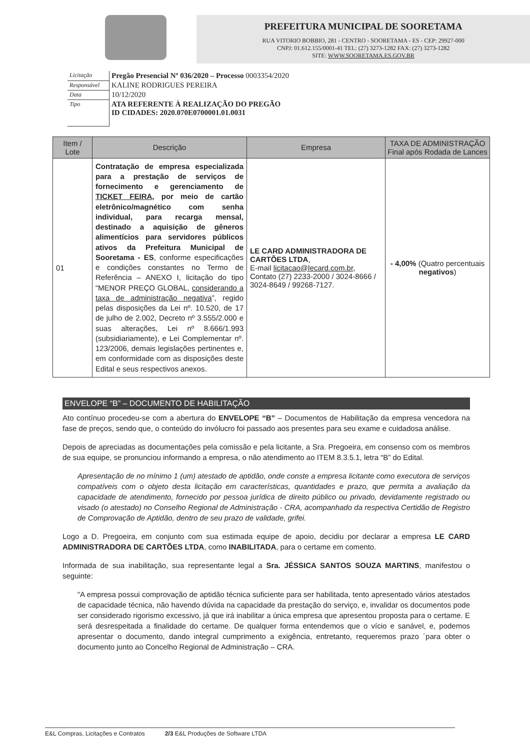PREFEITURA MUNICIPAL DE SOORETAMA
RUA VITORIO BOBBIO, 281 - CENTRO - SOORETAMA - ES - CEP: 29927-000
CNPJ: 01.612.155/0001-41 TEL: (27) 3273-1282 FAX: (27) 3273-1282
SITE: WWW.SOORETAMA.ES.GOV.BR
| Licitação | Pregão Presencial Nº 036/2020 – Processo 0003354/2020 |
| Responsável | KALINE RODRIGUES PEREIRA |
| Data | 10/12/2020 |
| Tipo | ATA REFERENTE À REALIZAÇÃO DO PREGÃO ID CIDADES: 2020.070E0700001.01.0031 |
| Item / Lote | Descrição | Empresa | TAXA DE ADMINISTRAÇÃO Final após Rodada de Lances |
| --- | --- | --- | --- |
| 01 | Contratação de empresa especializada para a prestação de serviços de fornecimento e gerenciamento de TICKET FEIRA , por meio de cartão eletrônico/magnético com senha individual, para recarga mensal, destinado a aquisição de gêneros alimentícios para servidores públicos ativos da Prefeitura Municipal de Sooretama - ES , conforme especificações e condições constantes no Termo de Referência – ANEXO I, licitação do tipo “MENOR PREÇO GLOBAL, considerando a taxa de administração negativa ”, regido pelas disposições da Lei nº. 10.520, de 17 de julho de 2.002, Decreto nº 3.555/2.000 e suas alterações, Lei nº 8.666/1.993 (subsidiariamente), e Lei Complementar nº. 123/2006, demais legislações pertinentes e, em conformidade com as disposições deste Edital e seus respectivos anexos. | LE CARD ADMINISTRADORA DE CARTÕES LTDA , E-mail licitacao@lecard.com.br , Contato (27) 2233-2000 / 3024-8666 / 3024-8649 / 99268-7127. | - 4,00% (Quatro percentuais negativos ) |
ENVELOPE “B” – DOCUMENTO DE HABILITAÇÃO
Ato contínuo procedeu-se com a abertura do ENVELOPE “B” – Documentos de Habilitação da empresa vencedora na fase de preços, sendo que, o conteúdo do invólucro foi passado aos presentes para seu exame e cuidadosa análise.
Depois de apreciadas as documentações pela comissão e pela licitante, a Sra. Pregoeira, em consenso com os membros de sua equipe, se pronunciou informando a empresa, o não atendimento ao ITEM 8.3.5.1, letra “B” do Edital.
Apresentação de no mínimo 1 (um) atestado de aptidão, onde conste a empresa licitante como executora de serviços compatíveis com o objeto desta licitação em características, quantidades e prazo, que permita a avaliação da capacidade de atendimento, fornecido por pessoa jurídica de direito público ou privado, devidamente registrado ou visado (o atestado) no Conselho Regional de Administração - CRA, acompanhado da respectiva Certidão de Registro de Comprovação de Aptidão, dentro de seu prazo de validade, grifei.
Logo a D. Pregoeira, em conjunto com sua estimada equipe de apoio, decidiu por declarar a empresa LE CARD ADMINISTRADORA DE CARTÕES LTDA, como INABILITADA, para o certame em comento.
Informada de sua inabilitação, sua representante legal a Sra. JÉSSICA SANTOS SOUZA MARTINS, manifestou o seguinte:
“A empresa possui comprovação de aptidão técnica suficiente para ser habilitada, tento apresentado vários atestados de capacidade técnica, não havendo dúvida na capacidade da prestação do serviço, e, invalidar os documentos pode ser considerado rigorismo excessivo, já que irá inabilitar a única empresa que apresentou proposta para o certame. E será desrespeitada a finalidade do certame. De qualquer forma entendemos que o vício e sanável, e, podemos apresentar o documento, dando integral cumprimento a exigência, entretanto, requeremos prazo ´para obter o documento junto ao Concelho Regional de Administração – CRA.
E&L Compras, Licitações e Contratos 2/3 E&L Produções de Software LTDA